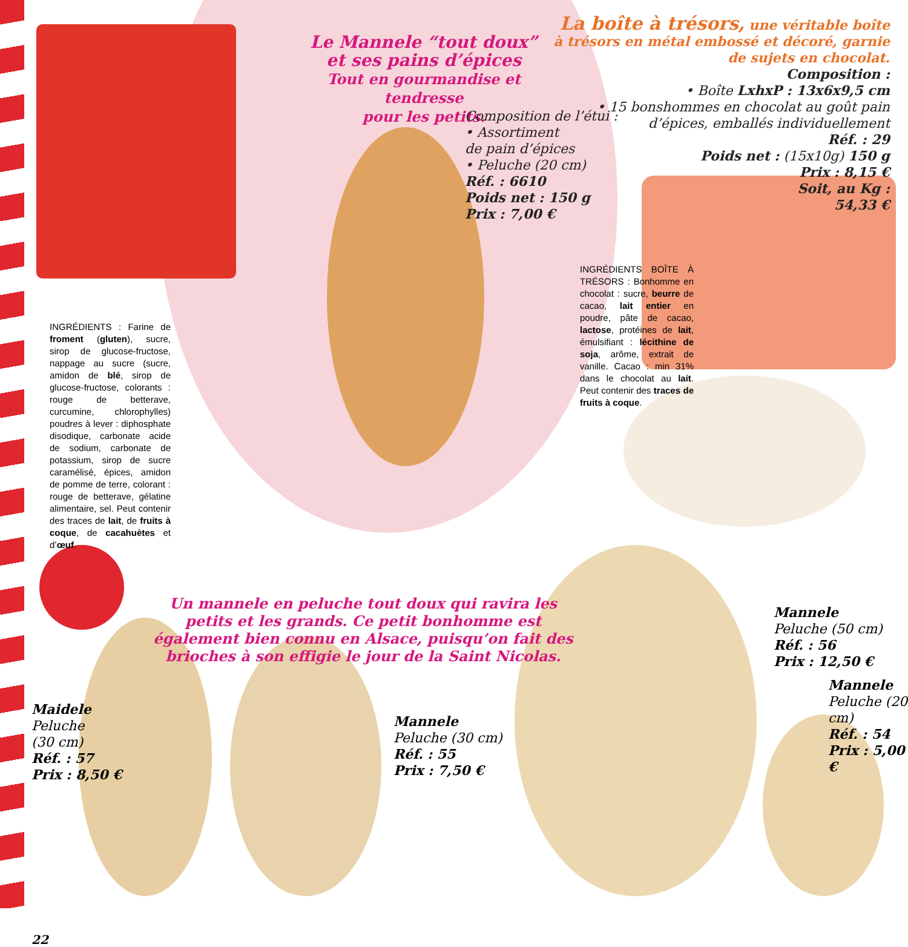Le Mannele “tout doux”
et ses pains d’épices
Tout en gourmandise et tendresse
pour les petits.
Composition de l’étui :
• Assortiment
de pain d’épices
• Peluche (20 cm)
Réf. : 6610
Poids net : 150 g
Prix : 7,00 €
La boîte à trésors, une véritable boîte à trésors en métal embossé et décoré, garnie de sujets en chocolat.
Composition :
• Boîte LxhxP : 13x6x9,5 cm
• 15 bonshommes en chocolat au goût pain d’épices, emballés individuellement
Réf. : 29
Poids net : (15x10g) 150 g
Prix : 8,15 €
Soit, au Kg :
54,33 €
INGRÉDIENTS : Farine de froment (gluten), sucre, sirop de glucose-fructose, nappage au sucre (sucre, amidon de blé, sirop de glucose-fructose, colorants : rouge de betterave, curcumine, chlorophylles) poudres à lever : diphosphate disodique, carbonate acide de sodium, carbonate de potassium, sirop de sucre caramélisé, épices, amidon de pomme de terre, colorant : rouge de betterave, gélatine alimentaire, sel. Peut contenir des traces de lait, de fruits à coque, de cacahuètes et d’œuf.
INGRÉDIENTS BOÎTE À TRÉSORS : Bonhomme en chocolat : sucre, beurre de cacao, lait entier en poudre, pâte de cacao, lactose, protéines de lait, émulsifiant : lécithine de soja, arôme, extrait de vanille. Cacao : min 31% dans le chocolat au lait. Peut contenir des traces de fruits à coque.
Un mannele en peluche tout doux qui ravira les petits et les grands. Ce petit bonhomme est également bien connu en Alsace, puisqu’on fait des brioches à son effigie le jour de la Saint Nicolas.
Mannele
Peluche (50 cm)
Réf. : 56
Prix : 12,50 €
Mannele
Peluche (20 cm)
Réf. : 54
Prix : 5,00 €
Maidele
Peluche
(30 cm)
Réf. : 57
Prix : 8,50 €
Mannele
Peluche (30 cm)
Réf. : 55
Prix : 7,50 €
22